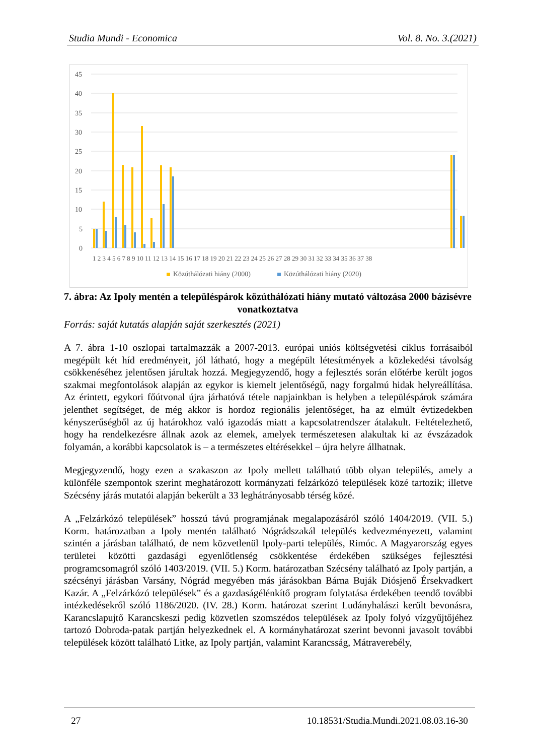Studia Mundi - Economica Vol. 8. No. 3.(2021)
45
40
35
30
25
20
15
10
5
0
1 2 3 4 5 6 7 8 9 10 11 12 13 14 15 16 17 18 19 20 21 22 23 24 25 26 27 28 29 30 31 32 33 34 35 36 37 38
Közúthálózati hiány (2000)
Közúthálózati hiány (2020)
7. ábra: Az Ipoly mentén a településpárok közúthálózati hiány mutató változása 2000 bázisévre vonatkoztatva
Forrás: saját kutatás alapján saját szerkesztés (2021)
A 7. ábra 1-10 oszlopai tartalmazzák a 2007-2013. európai uniós költségvetési ciklus forrásaiból megépült két híd eredményeit, jól látható, hogy a megépült létesítmények a közlekedési távolság csökkenéséhez jelentősen járultak hozzá. Megjegyzendő, hogy a fejlesztés során előtérbe került jogos szakmai megfontolások alapján az egykor is kiemelt jelentőségű, nagy forgalmú hidak helyreállítása. Az érintett, egykori főútvonal újra járhatóvá tétele napjainkban is helyben a településpárok számára jelenthet segítséget, de még akkor is hordoz regionális jelentőséget, ha az elmúlt évtizedekben kényszerűségből az új határokhoz való igazodás miatt a kapcsolatrendszer átalakult. Feltételezhető, hogy ha rendelkezésre állnak azok az elemek, amelyek természetesen alakultak ki az évszázadok folyamán, a korábbi kapcsolatok is – a természetes eltérésekkel – újra helyre állhatnak.
Megjegyzendő, hogy ezen a szakaszon az Ipoly mellett található több olyan település, amely a különféle szempontok szerint meghatározott kormányzati felzárkózó települések közé tartozik; illetve Szécsény járás mutatói alapján bekerült a 33 leghátrányosabb térség közé.
A „Felzárkózó települések” hosszú távú programjának megalapozásáról szóló 1404/2019. (VII. 5.) Korm. határozatban a Ipoly mentén található Nógrádszakál település kedvezményezett, valamint szintén a járásban található, de nem közvetlenül Ipoly-parti település, Rimóc. A Magyarország egyes területei közötti gazdasági egyenlőtlenség csökkentése érdekében szükséges fejlesztési programcsomagról szóló 1403/2019. (VII. 5.) Korm. határozatban Szécsény található az Ipoly partján, a szécsényi járásban Varsány, Nógrád megyében más járásokban Bárna Buják Diósjenő Érsekvadkert Kazár. A „Felzárkózó települések” és a gazdaságélénkítő program folytatása érdekében teendő további intézkedésekről szóló 1186/2020. (IV. 28.) Korm. határozat szerint Ludányhalászi került bevonásra, Karancslapujtő Karancskeszi pedig közvetlen szomszédos települések az Ipoly folyó vízgyűjtőjéhez tartozó Dobroda-patak partján helyezkednek el. A kormányhatározat szerint bevonni javasolt további települések között található Litke, az Ipoly partján, valamint Karancsság, Mátraverebély,
27 10.18531/Studia.Mundi.2021.08.03.16-30